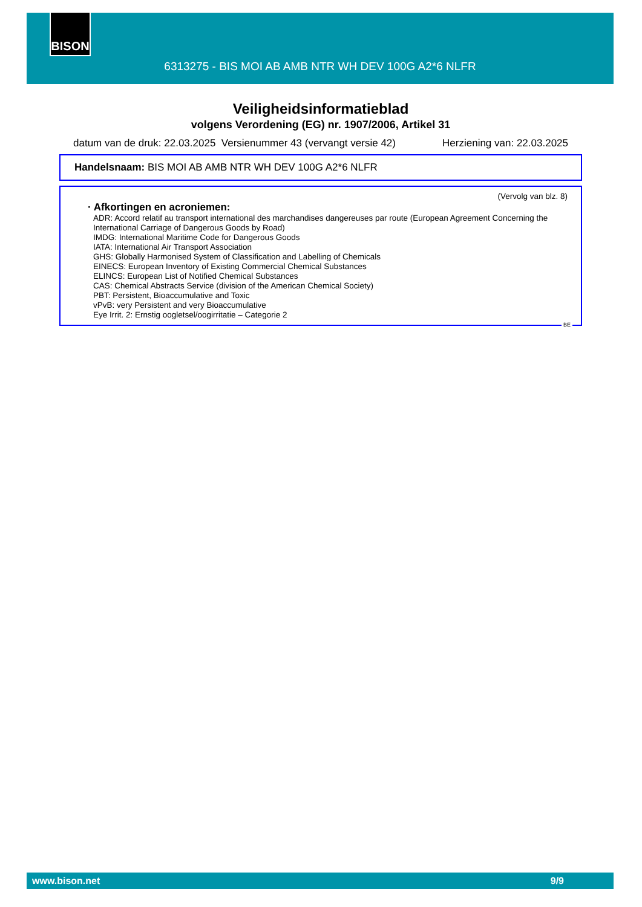BISON
6313275 - BIS MOI AB AMB NTR WH DEV 100G A2*6 NLFR
Veiligheidsinformatieblad
volgens Verordening (EG) nr. 1907/2006, Artikel 31
datum van de druk: 22.03.2025 Versienummer 43 (vervangt versie 42) Herziening van: 22.03.2025
Handelsnaam: BIS MOI AB AMB NTR WH DEV 100G A2*6 NLFR
(Vervolg van blz. 8)
· Afkortingen en acroniemen:
ADR: Accord relatif au transport international des marchandises dangereuses par route (European Agreement Concerning the International Carriage of Dangerous Goods by Road)
IMDG: International Maritime Code for Dangerous Goods
IATA: International Air Transport Association
GHS: Globally Harmonised System of Classification and Labelling of Chemicals
EINECS: European Inventory of Existing Commercial Chemical Substances
ELINCS: European List of Notified Chemical Substances
CAS: Chemical Abstracts Service (division of the American Chemical Society)
PBT: Persistent, Bioaccumulative and Toxic
vPvB: very Persistent and very Bioaccumulative
Eye Irrit. 2: Ernstig oogletsel/oogirritatie – Categorie 2
BE
www.bison.net 9/9